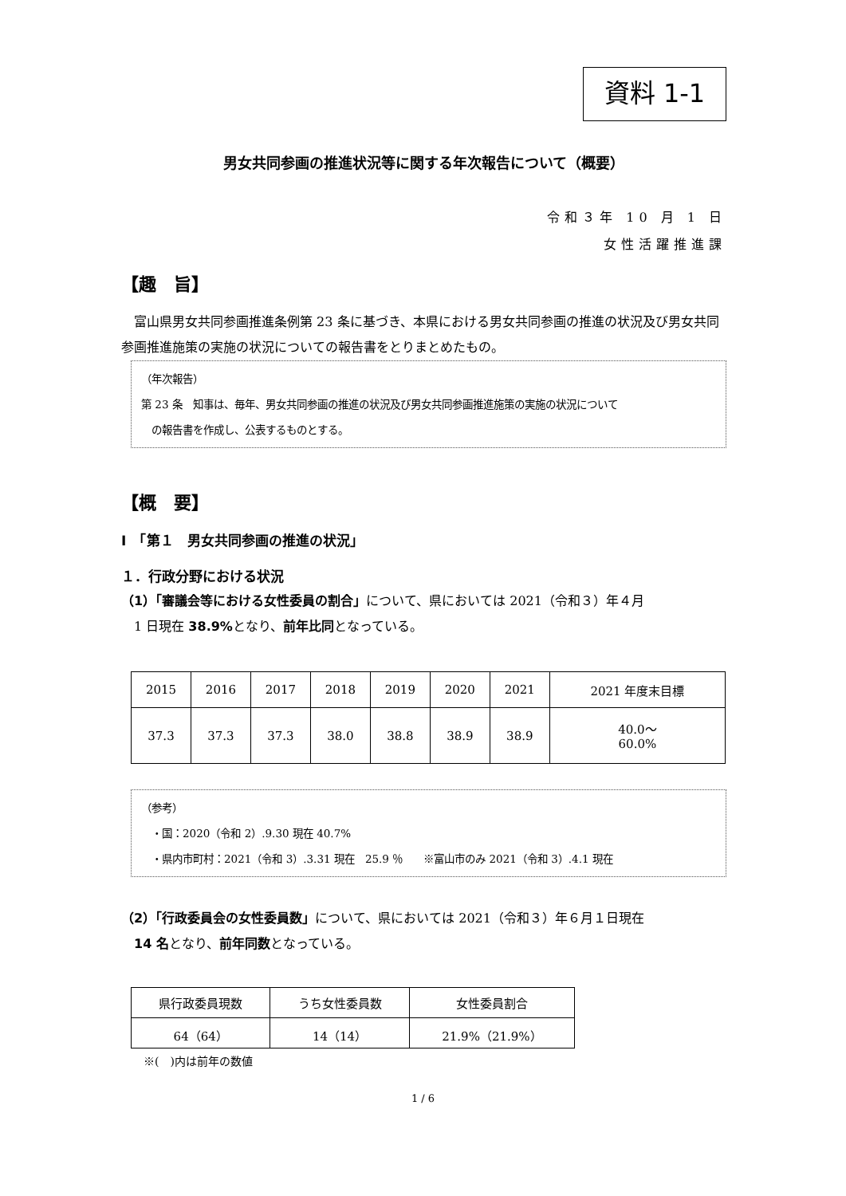資料 1-1
男女共同参画の推進状況等に関する年次報告について（概要）
令和３年 10 月 1 日
女性活躍推進課
【趣　旨】
　富山県男女共同参画推進条例第 23 条に基づき、本県における男女共同参画の推進の状況及び男女共同参画推進施策の実施の状況についての報告書をとりまとめたもの。
（年次報告）
第 23 条　知事は、毎年、男女共同参画の推進の状況及び男女共同参画推進施策の実施の状況について
　の報告書を作成し、公表するものとする。
【概　要】
Ⅰ　「第１　男女共同参画の推進の状況」
１．行政分野における状況
（1）「審議会等における女性委員の割合」について、県においては 2021（令和３）年４月
　1 日現在 38.9% となり、前年比同となっている。
| 2015 | 2016 | 2017 | 2018 | 2019 | 2020 | 2021 | 2021 年度末目標 |
| 37.3 | 37.3 | 37.3 | 38.0 | 38.8 | 38.9 | 38.9 | 40.0～ 60.0% |
（参考）
　・国：2020（令和 2）.9.30 現在 40.7%
　・県内市町村：2021（令和 3）.3.31 現在　25.9 ％　　※富山市のみ 2021（令和 3）.4.1 現在
（2）「行政委員会の女性委員数」について、県においては 2021（令和３）年６月１日現在
　14 名となり、前年同数となっている。
| 県行政委員現数 | うち女性委員数 | 女性委員割合 |
| 64（64） | 14（14） | 21.9%（21.9%） |
※(　)内は前年の数値
1 / 6